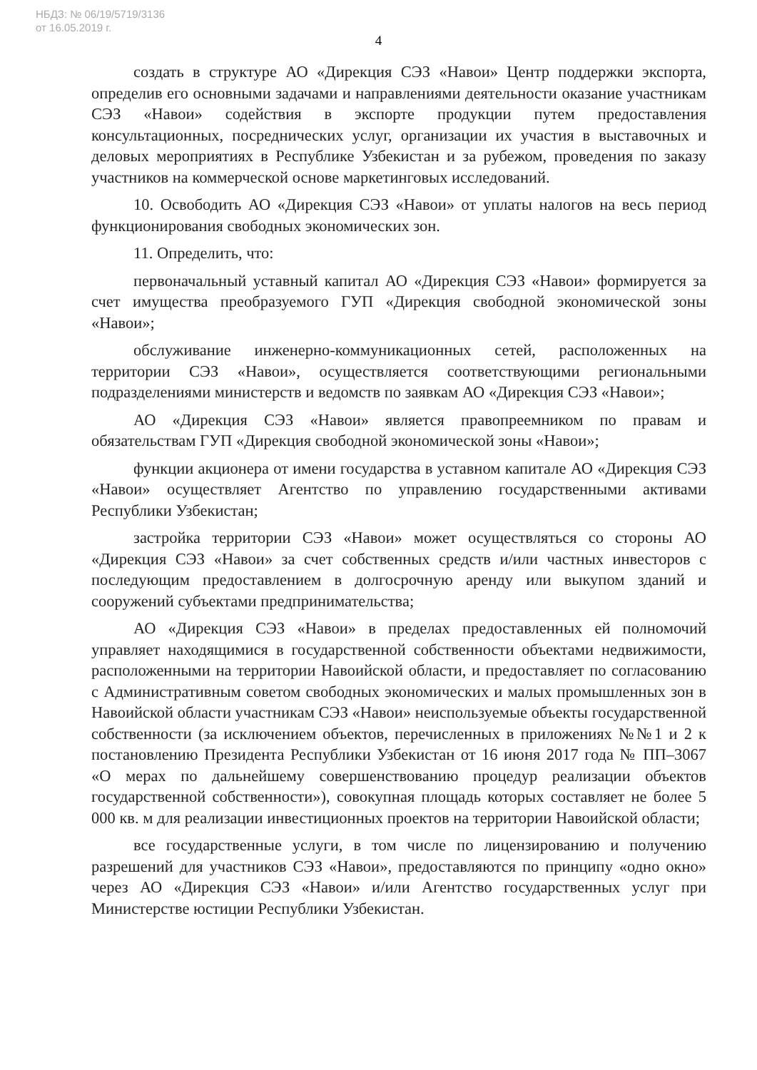НБДЗ: № 06/19/5719/3136
от 16.05.2019 г.
4
создать в структуре АО «Дирекция СЭЗ «Навои» Центр поддержки экспорта, определив его основными задачами и направлениями деятельности оказание участникам СЭЗ «Навои» содействия в экспорте продукции путем предоставления консультационных, посреднических услуг, организации их участия в выставочных и деловых мероприятиях в Республике Узбекистан и за рубежом, проведения по заказу участников на коммерческой основе маркетинговых исследований.
10. Освободить АО «Дирекция СЭЗ «Навои» от уплаты налогов на весь период функционирования свободных экономических зон.
11. Определить, что:
первоначальный уставный капитал АО «Дирекция СЭЗ «Навои» формируется за счет имущества преобразуемого ГУП «Дирекция свободной экономической зоны «Навои»;
обслуживание инженерно-коммуникационных сетей, расположенных на территории СЭЗ «Навои», осуществляется соответствующими региональными подразделениями министерств и ведомств по заявкам АО «Дирекция СЭЗ «Навои»;
АО «Дирекция СЭЗ «Навои» является правопреемником по правам и обязательствам ГУП «Дирекция свободной экономической зоны «Навои»;
функции акционера от имени государства в уставном капитале АО «Дирекция СЭЗ «Навои» осуществляет Агентство по управлению государственными активами Республики Узбекистан;
застройка территории СЭЗ «Навои» может осуществляться со стороны АО «Дирекция СЭЗ «Навои» за счет собственных средств и/или частных инвесторов с последующим предоставлением в долгосрочную аренду или выкупом зданий и сооружений субъектами предпринимательства;
АО «Дирекция СЭЗ «Навои» в пределах предоставленных ей полномочий управляет находящимися в государственной собственности объектами недвижимости, расположенными на территории Навоийской области, и предоставляет по согласованию с Административным советом свободных экономических и малых промышленных зон в Навоийской области участникам СЭЗ «Навои» неиспользуемые объекты государственной собственности (за исключением объектов, перечисленных в приложениях №№1 и 2 к постановлению Президента Республики Узбекистан от 16 июня 2017 года № ПП–3067 «О мерах по дальнейшему совершенствованию процедур реализации объектов государственной собственности»), совокупная площадь которых составляет не более 5 000 кв. м для реализации инвестиционных проектов на территории Навоийской области;
все государственные услуги, в том числе по лицензированию и получению разрешений для участников СЭЗ «Навои», предоставляются по принципу «одно окно» через АО «Дирекция СЭЗ «Навои» и/или Агентство государственных услуг при Министерстве юстиции Республики Узбекистан.